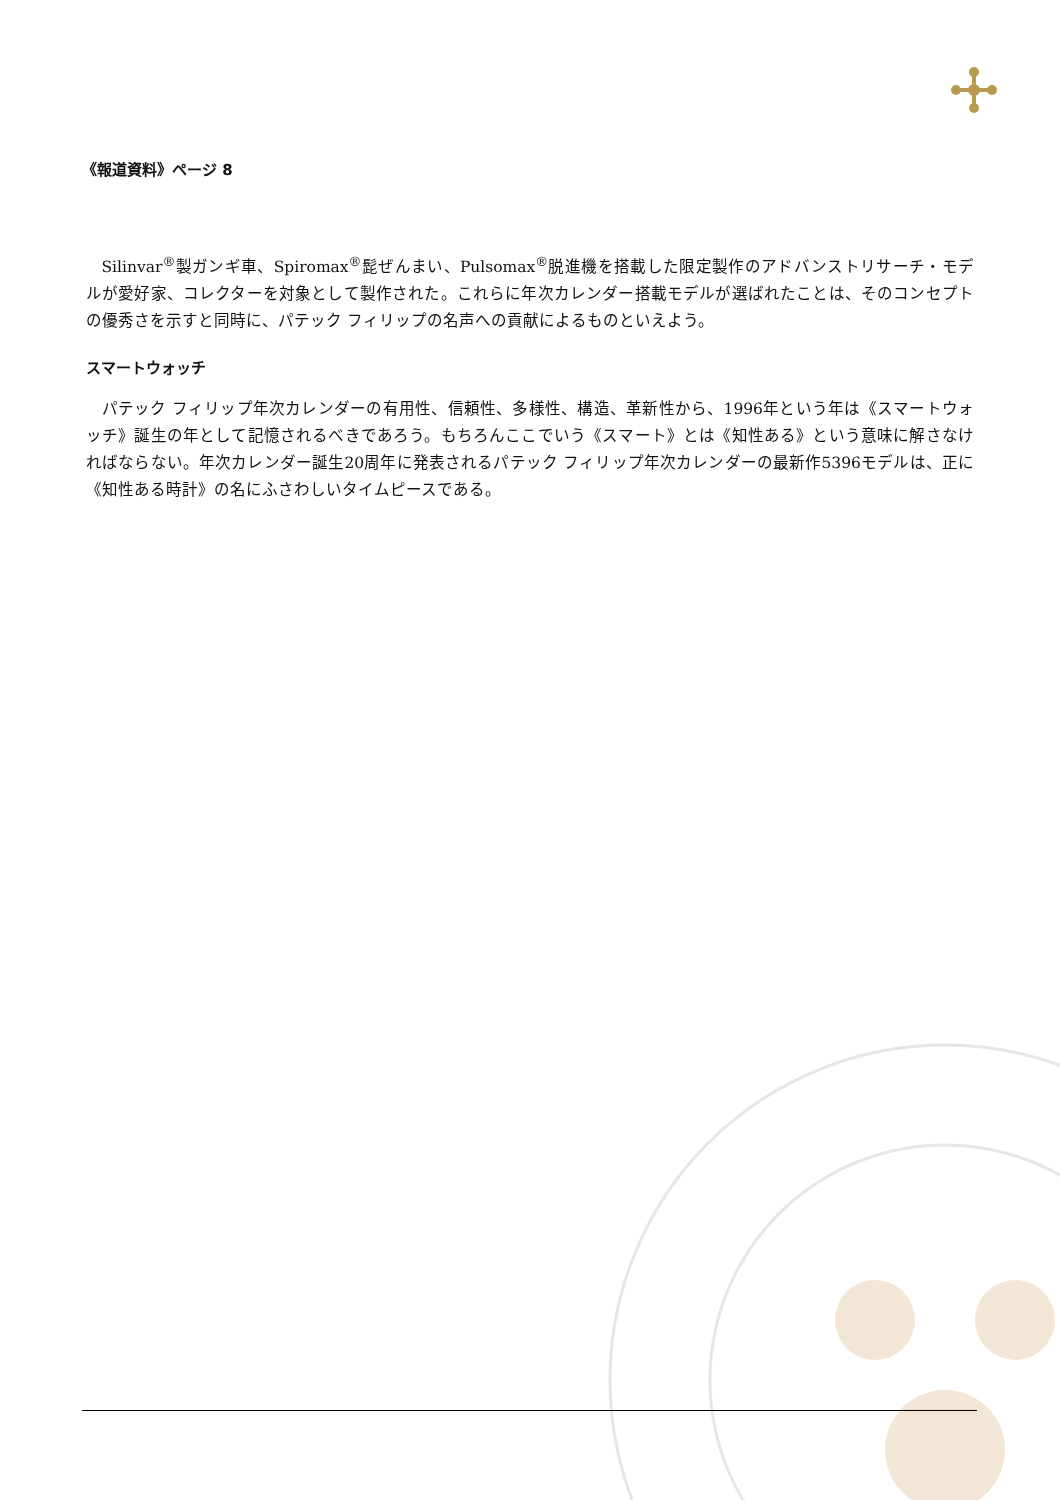《報道資料》ページ 8
Silinvar<sup>®</sup>製ガンギ車、Spiromax<sup>®</sup>髭ぜんまい、Pulsomax<sup>®</sup>脱進機を搭載した限定製作のアドバンストリサーチ・モデルが愛好家、コレクターを対象として製作された。これらに年次カレンダー搭載モデルが選ばれたことは、そのコンセプトの優秀さを示すと同時に、パテック フィリップの名声への貢献によるものといえよう。
スマートウォッチ
パテック フィリップ年次カレンダーの有用性、信頼性、多様性、構造、革新性から、1996年という年は《スマートウォッチ》誕生の年として記憶されるべきであろう。もちろんここでいう《スマート》とは《知性ある》という意味に解さなければならない。年次カレンダー誕生20周年に発表されるパテック フィリップ年次カレンダーの最新作5396モデルは、正に《知性ある時計》の名にふさわしいタイムピースである。